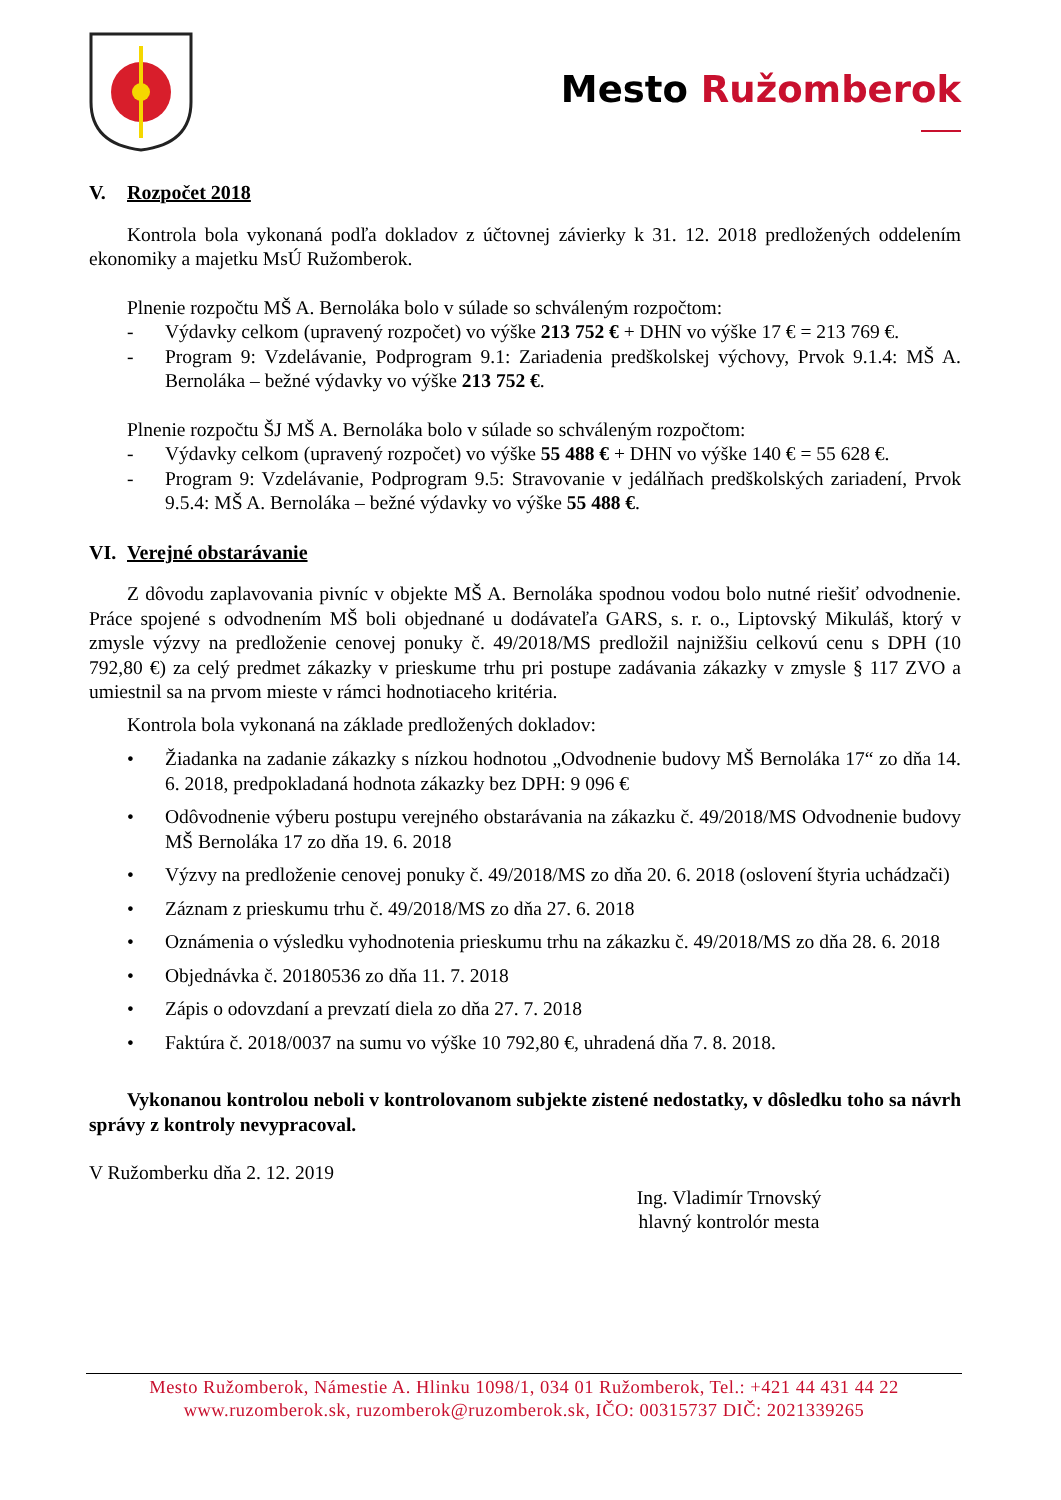Mesto Ružomberok
V. Rozpočet 2018
Kontrola bola vykonaná podľa dokladov z účtovnej závierky k 31. 12. 2018 predložených oddelením ekonomiky a majetku MsÚ Ružomberok.
Plnenie rozpočtu MŠ A. Bernoláka bolo v súlade so schváleným rozpočtom:
- Výdavky celkom (upravený rozpočet) vo výške 213 752 € + DHN vo výške 17 € = 213 769 €.
- Program 9: Vzdelávanie, Podprogram 9.1: Zariadenia predškolskej výchovy, Prvok 9.1.4: MŠ A. Bernoláka – bežné výdavky vo výške 213 752 €.
Plnenie rozpočtu ŠJ MŠ A. Bernoláka bolo v súlade so schváleným rozpočtom:
- Výdavky celkom (upravený rozpočet) vo výške 55 488 € + DHN vo výške 140 € = 55 628 €.
- Program 9: Vzdelávanie, Podprogram 9.5: Stravovanie v jedálňach predškolských zariadení, Prvok 9.5.4: MŠ A. Bernoláka – bežné výdavky vo výške 55 488 €.
VI. Verejné obstarávanie
Z dôvodu zaplavovania pivníc v objekte MŠ A. Bernoláka spodnou vodou bolo nutné riešiť odvodnenie. Práce spojené s odvodnením MŠ boli objednané u dodávateľa GARS, s. r. o., Liptovský Mikuláš, ktorý v zmysle výzvy na predloženie cenovej ponuky č. 49/2018/MS predložil najnižšiu celkovú cenu s DPH (10 792,80 €) za celý predmet zákazky v prieskume trhu pri postupe zadávania zákazky v zmysle § 117 ZVO a umiestnil sa na prvom mieste v rámci hodnotiaceho kritéria.
Kontrola bola vykonaná na základe predložených dokladov:
• Žiadanka na zadanie zákazky s nízkou hodnotou „Odvodnenie budovy MŠ Bernoláka 17“ zo dňa 14. 6. 2018, predpokladaná hodnota zákazky bez DPH: 9 096 €
• Odôvodnenie výberu postupu verejného obstarávania na zákazku č. 49/2018/MS Odvodnenie budovy MŠ Bernoláka 17 zo dňa 19. 6. 2018
• Výzvy na predloženie cenovej ponuky č. 49/2018/MS zo dňa 20. 6. 2018 (oslovení štyria uchádzači)
• Záznam z prieskumu trhu č. 49/2018/MS zo dňa 27. 6. 2018
• Oznámenia o výsledku vyhodnotenia prieskumu trhu na zákazku č. 49/2018/MS zo dňa 28. 6. 2018
• Objednávka č. 20180536 zo dňa 11. 7. 2018
• Zápis o odovzdaní a prevzatí diela zo dňa 27. 7. 2018
• Faktúra č. 2018/0037 na sumu vo výške 10 792,80 €, uhradená dňa 7. 8. 2018.
Vykonanou kontrolou neboli v kontrolovanom subjekte zistené nedostatky, v dôsledku toho sa návrh správy z kontroly nevypracoval.
V Ružomberku dňa 2. 12. 2019
Ing. Vladimír Trnovský
hlavný kontrolór mesta
Mesto Ružomberok, Námestie A. Hlinku 1098/1, 034 01 Ružomberok, Tel.: +421 44 431 44 22
www.ruzomberok.sk, ruzomberok@ruzomberok.sk, IČO: 00315737 DIČ: 2021339265